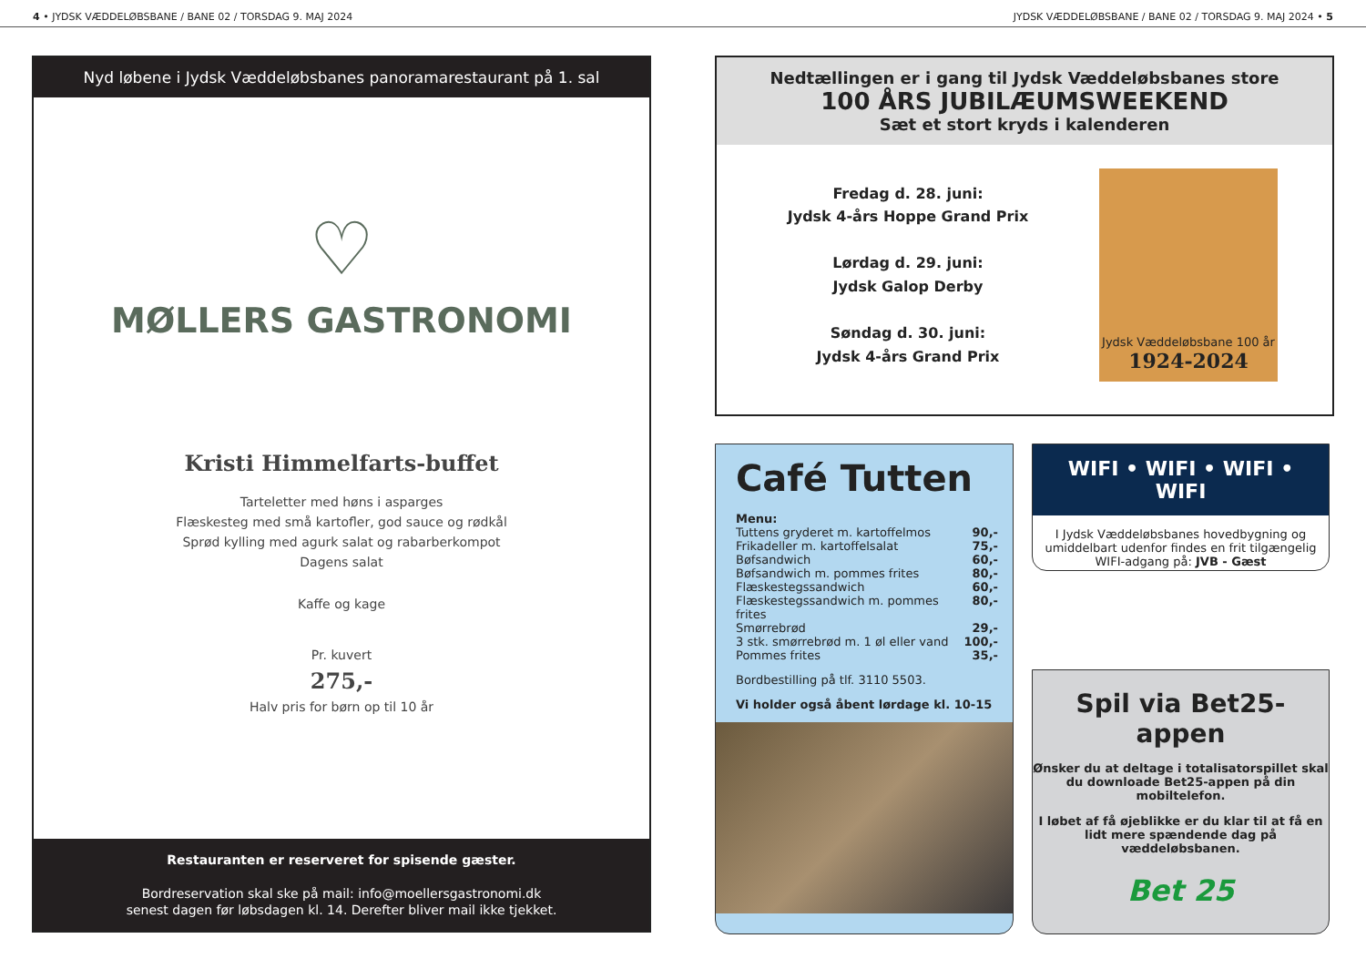4 • JYDSK VÆDDELØBSBANE / BANE 02 / TORSDAG 9. MAJ 2024 JYDSK VÆDDELØBSBANE / BANE 02 / TORSDAG 9. MAJ 2024 • 5
Nyd løbene i Jydsk Væddeløbsbanes panoramarestaurant på 1. sal
♡
MØLLERS GASTRONOMI
Kristi Himmelfarts-buffet
Tarteletter med høns i asparges
Flæskesteg med små kartofler, god sauce og rødkål
Sprød kylling med agurk salat og rabarberkompot
Dagens salat
Kaffe og kage
Pr. kuvert
275,-
Halv pris for børn op til 10 år
Restauranten er reserveret for spisende gæster.
Bordreservation skal ske på mail: info@moellersgastronomi.dk
senest dagen før løbsdagen kl. 14. Derefter bliver mail ikke tjekket.
Nedtællingen er i gang til Jydsk Væddeløbsbanes store
100 ÅRS JUBILÆUMSWEEKEND
Sæt et stort kryds i kalenderen
Fredag d. 28. juni:
Jydsk 4-års Hoppe Grand Prix
Lørdag d. 29. juni:
Jydsk Galop Derby
Søndag d. 30. juni:
Jydsk 4-års Grand Prix
Jydsk Væddeløbsbane 100 år
1924-2024
Café Tutten
Menu:
Tuttens gryderet m. kartoffelmos 90,-
Frikadeller m. kartoffelsalat 75,-
Bøfsandwich 60,-
Bøfsandwich m. pommes frites 80,-
Flæskestegssandwich 60,-
Flæskestegssandwich m. pommes frites 80,-
Smørrebrød 29,-
3 stk. smørrebrød m. 1 øl eller vand 100,-
Pommes frites 35,-
Bordbestilling på tlf. 3110 5503.
Vi holder også åbent lørdage kl. 10-15
WIFI • WIFI • WIFI • WIFI
I Jydsk Væddeløbsbanes hovedbygning og umiddelbart udenfor findes en frit tilgængelig WIFI-adgang på: JVB - Gæst
Spil via Bet25-appen
Ønsker du at deltage i totalisatorspillet skal du downloade Bet25-appen på din mobiltelefon.
I løbet af få øjeblikke er du klar til at få en lidt mere spændende dag på væddeløbsbanen.
Bet 25